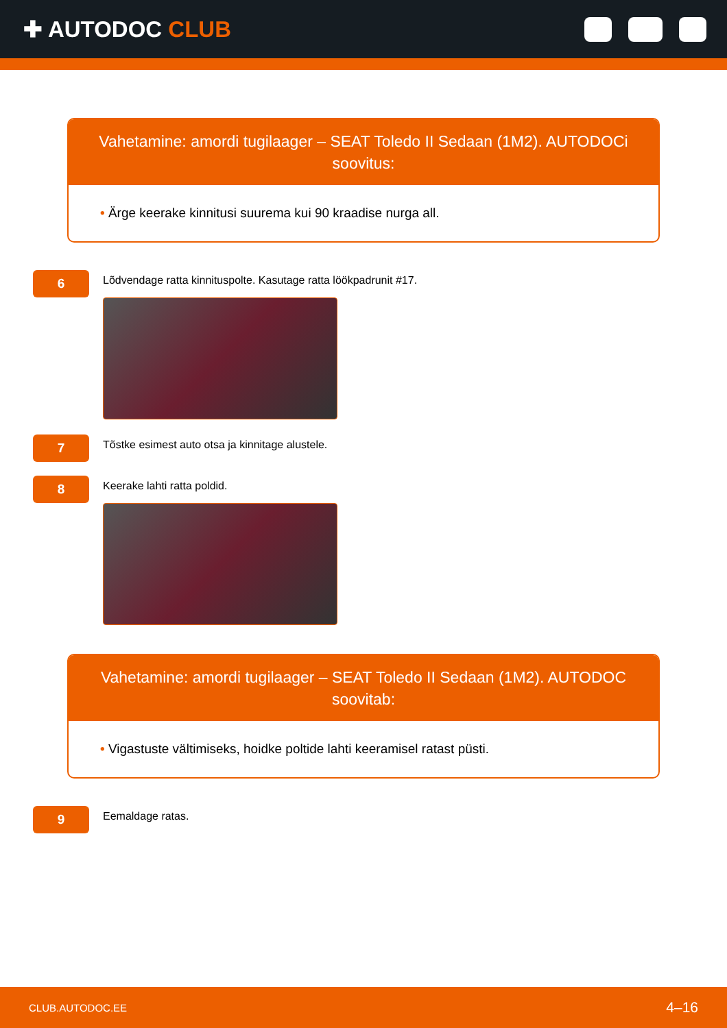✚ AUTODOC CLUB
Vahetamine: amordi tugilaager – SEAT Toledo II Sedaan (1M2). AUTODOCi soovitus:
• Ärge keerake kinnitusi suurema kui 90 kraadise nurga all.
6
Lõdvendage ratta kinnituspolte. Kasutage ratta löökpadrunit #17.
7
Tõstke esimest auto otsa ja kinnitage alustele.
8
Keerake lahti ratta poldid.
Vahetamine: amordi tugilaager – SEAT Toledo II Sedaan (1M2). AUTODOC soovitab:
• Vigastuste vältimiseks, hoidke poltide lahti keeramisel ratast püsti.
9
Eemaldage ratas.
CLUB.AUTODOC.EE 4–16